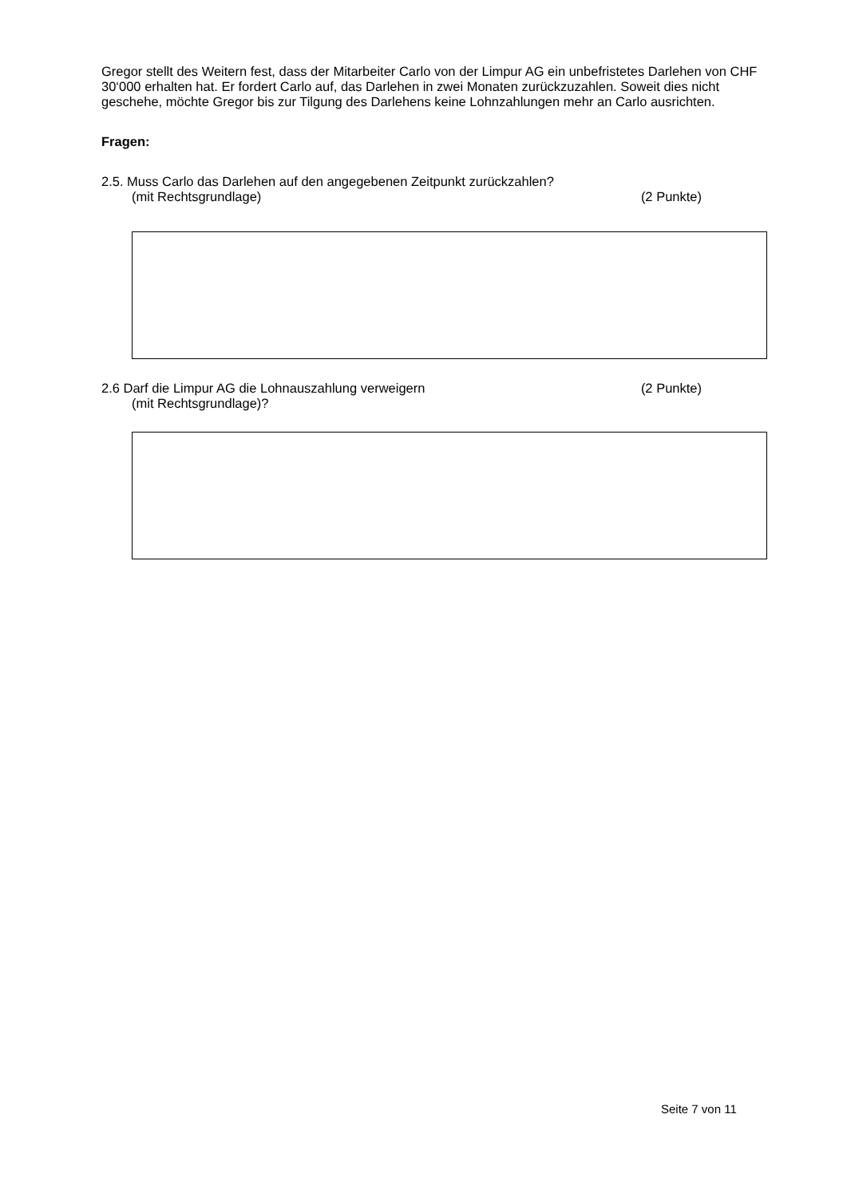Gregor stellt des Weitern fest, dass der Mitarbeiter Carlo von der Limpur AG ein unbefristetes Darlehen von CHF 30‘000 erhalten hat. Er fordert Carlo auf, das Darlehen in zwei Monaten zurückzuzahlen. Soweit dies nicht geschehe, möchte Gregor bis zur Tilgung des Darlehens keine Lohnzahlungen mehr an Carlo ausrichten.
Fragen:
2.5. Muss Carlo das Darlehen auf den angegebenen Zeitpunkt zurückzahlen?
(mit Rechtsgrundlage) (2 Punkte)
2.6 Darf die Limpur AG die Lohnauszahlung verweigern (2 Punkte)
(mit Rechtsgrundlage)?
Seite 7 von 11